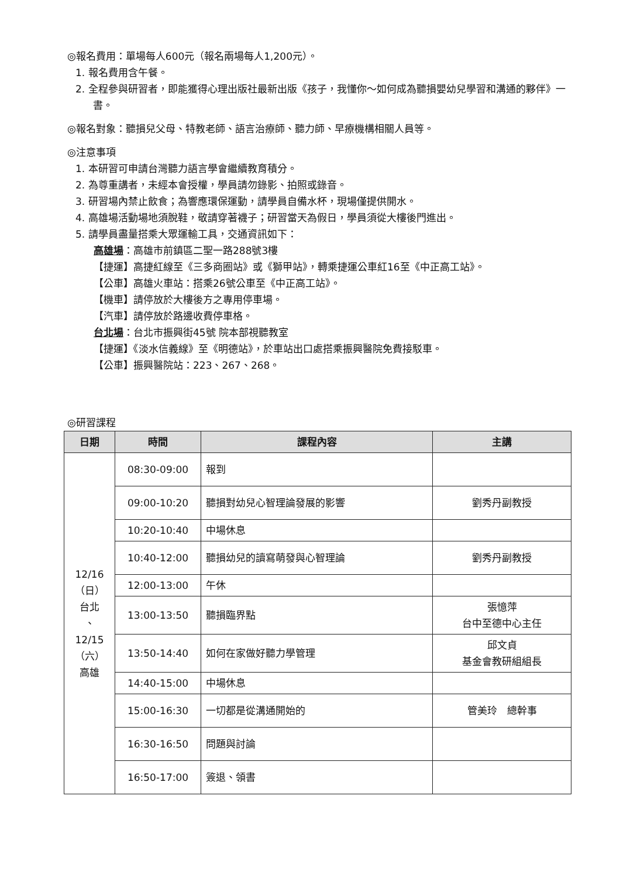◎報名費用：單場每人600元（報名兩場每人1,200元）。
1. 報名費用含午餐。
2. 全程參與研習者，即能獲得心理出版社最新出版《孩子，我懂你～如何成為聽損嬰幼兒學習和溝通的夥伴》一書。
◎報名對象：聽損兒父母、特教老師、語言治療師、聽力師、早療機構相關人員等。
◎注意事項
1. 本研習可申請台灣聽力語言學會繼續教育積分。
2. 為尊重講者，未經本會授權，學員請勿錄影、拍照或錄音。
3. 研習場內禁止飲食；為響應環保運動，請學員自備水杯，現場僅提供開水。
4. 高雄場活動場地須脫鞋，敬請穿著襪子；研習當天為假日，學員須從大樓後門進出。
5. 請學員盡量搭乘大眾運輸工具，交通資訊如下：
高雄場：高雄市前鎮區二聖一路288號3樓
【捷運】高捷紅線至《三多商圈站》或《獅甲站》，轉乘捷運公車紅16至《中正高工站》。
【公車】高雄火車站：搭乘26號公車至《中正高工站》。
【機車】請停放於大樓後方之專用停車場。
【汽車】請停放於路邊收費停車格。
台北場：台北市振興街45號 院本部視聽教室
【捷運】《淡水信義線》至《明德站》，於車站出口處搭乘振興醫院免費接駁車。
【公車】振興醫院站：223、267、268。
◎研習課程
| 日期 | 時間 | 課程內容 | 主講 |
| --- | --- | --- | --- |
| 12/16 （日） 台北 、 12/15 （六） 高雄 | 08:30-09:00 | 報到 | |
| | 09:00-10:20 | 聽損對幼兒心智理論發展的影響 | 劉秀丹副教授 |
| | 10:20-10:40 | 中場休息 | |
| | 10:40-12:00 | 聽損幼兒的讀寫萌發與心智理論 | 劉秀丹副教授 |
| | 12:00-13:00 | 午休 | |
| | 13:00-13:50 | 聽損臨界點 | 張憶萍 台中至德中心主任 |
| | 13:50-14:40 | 如何在家做好聽力學管理 | 邱文貞 基金會教研組組長 |
| | 14:40-15:00 | 中場休息 | |
| | 15:00-16:30 | 一切都是從溝通開始的 | 管美玲 總幹事 |
| | 16:30-16:50 | 問題與討論 | |
| | 16:50-17:00 | 簽退、領書 | |